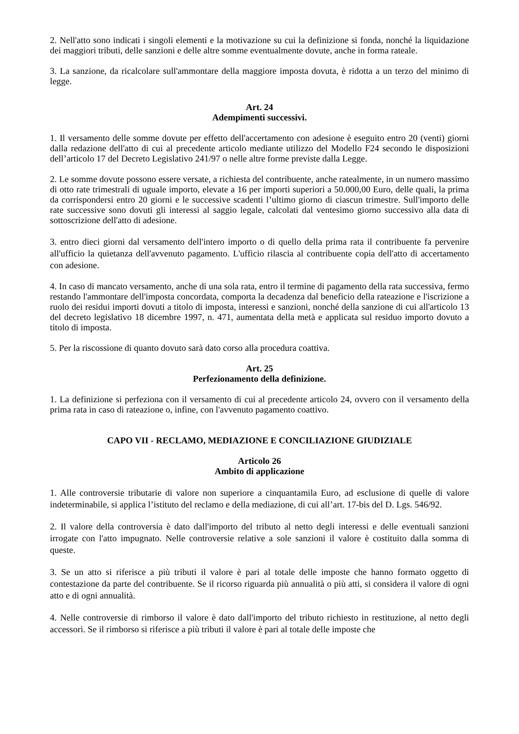2. Nell'atto sono indicati i singoli elementi e la motivazione su cui la definizione si fonda, nonché la liquidazione dei maggiori tributi, delle sanzioni e delle altre somme eventualmente dovute, anche in forma rateale.
3. La sanzione, da ricalcolare sull'ammontare della maggiore imposta dovuta, è ridotta a un terzo del minimo di legge.
Art. 24
Adempimenti successivi.
1. Il versamento delle somme dovute per effetto dell'accertamento con adesione è eseguito entro 20 (venti) giorni dalla redazione dell'atto di cui al precedente articolo mediante utilizzo del Modello F24 secondo le disposizioni dell’articolo 17 del Decreto Legislativo 241/97 o nelle altre forme previste dalla Legge.
2. Le somme dovute possono essere versate, a richiesta del contribuente, anche ratealmente, in un numero massimo di otto rate trimestrali di uguale importo, elevate a 16 per importi superiori a 50.000,00 Euro, delle quali, la prima da corrispondersi entro 20 giorni e le successive scadenti l’ultimo giorno di ciascun trimestre. Sull'importo delle rate successive sono dovuti gli interessi al saggio legale, calcolati dal ventesimo giorno successivo alla data di sottoscrizione dell'atto di adesione.
3. entro dieci giorni dal versamento dell'intero importo o di quello della prima rata il contribuente fa pervenire all'ufficio la quietanza dell'avvenuto pagamento. L'ufficio rilascia al contribuente copia dell'atto di accertamento con adesione.
4. In caso di mancato versamento, anche di una sola rata, entro il termine di pagamento della rata successiva, fermo restando l'ammontare dell'imposta concordata, comporta la decadenza dal beneficio della rateazione e l'iscrizione a ruolo dei residui importi dovuti a titolo di imposta, interessi e sanzioni, nonché della sanzione di cui all'articolo 13 del decreto legislativo 18 dicembre 1997, n. 471, aumentata della metà e applicata sul residuo importo dovuto a titolo di imposta.
5. Per la riscossione di quanto dovuto sarà dato corso alla procedura coattiva.
Art. 25
Perfezionamento della definizione.
1. La definizione si perfeziona con il versamento di cui al precedente articolo 24, ovvero con il versamento della prima rata in caso di rateazione o, infine, con l'avvenuto pagamento coattivo.
CAPO VII - RECLAMO, MEDIAZIONE E CONCILIAZIONE GIUDIZIALE
Articolo 26
Ambito di applicazione
1. Alle controversie tributarie di valore non superiore a cinquantamila Euro, ad esclusione di quelle di valore indeterminabile, si applica l’istituto del reclamo e della mediazione, di cui all’art. 17-bis del D. Lgs. 546/92.
2. Il valore della controversia è dato dall'importo del tributo al netto degli interessi e delle eventuali sanzioni irrogate con l'atto impugnato. Nelle controversie relative a sole sanzioni il valore è costituito dalla somma di queste.
3. Se un atto si riferisce a più tributi il valore è pari al totale delle imposte che hanno formato oggetto di contestazione da parte del contribuente. Se il ricorso riguarda più annualità o più atti, si considera il valore di ogni atto e di ogni annualità.
4. Nelle controversie di rimborso il valore è dato dall'importo del tributo richiesto in restituzione, al netto degli accessori. Se il rimborso si riferisce a più tributi il valore è pari al totale delle imposte che